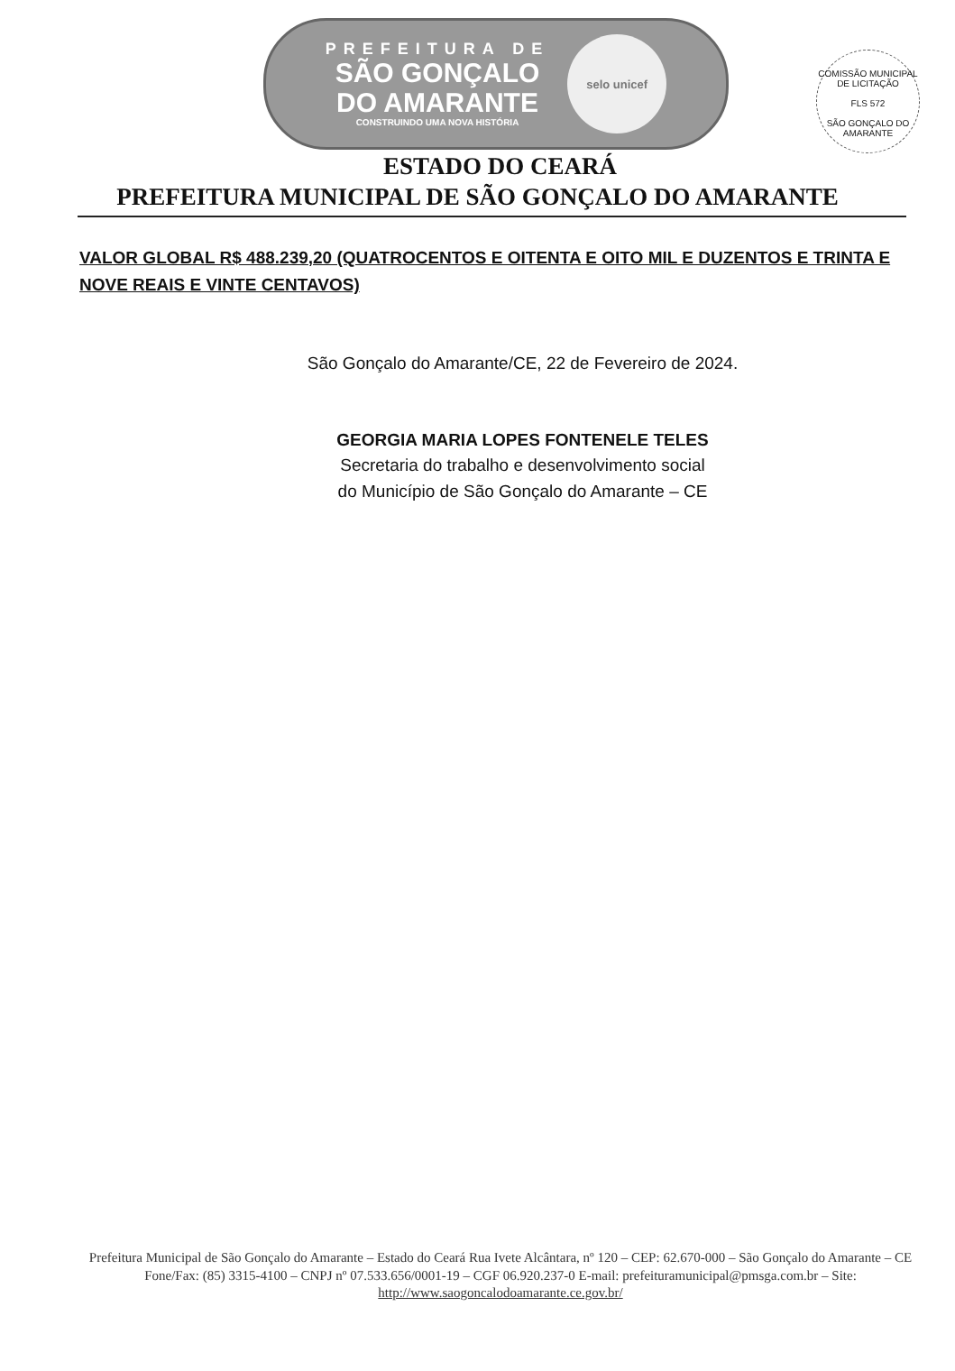PREFEITURA DE
SÃO GONÇALO
DO AMARANTE
CONSTRUINDO UMA NOVA HISTÓRIA
selo unicef
COMISSÃO MUNICIPAL DE LICITAÇÃO
FLS 572
SÃO GONÇALO DO AMARANTE
ESTADO DO CEARÁ
PREFEITURA MUNICIPAL DE SÃO GONÇALO DO AMARANTE
VALOR GLOBAL R$ 488.239,20 (QUATROCENTOS E OITENTA E OITO MIL E DUZENTOS E TRINTA E NOVE REAIS E VINTE CENTAVOS)
São Gonçalo do Amarante/CE, 22 de Fevereiro de 2024.
GEORGIA MARIA LOPES FONTENELE TELES
Secretaria do trabalho e desenvolvimento social
do Município de São Gonçalo do Amarante – CE
Prefeitura Municipal de São Gonçalo do Amarante – Estado do Ceará Rua Ivete Alcântara, nº 120 – CEP: 62.670-000 – São Gonçalo do Amarante – CE Fone/Fax: (85) 3315-4100 – CNPJ nº 07.533.656/0001-19 – CGF 06.920.237-0 E-mail: prefeituramunicipal@pmsga.com.br – Site: http://www.saogoncalodoamarante.ce.gov.br/